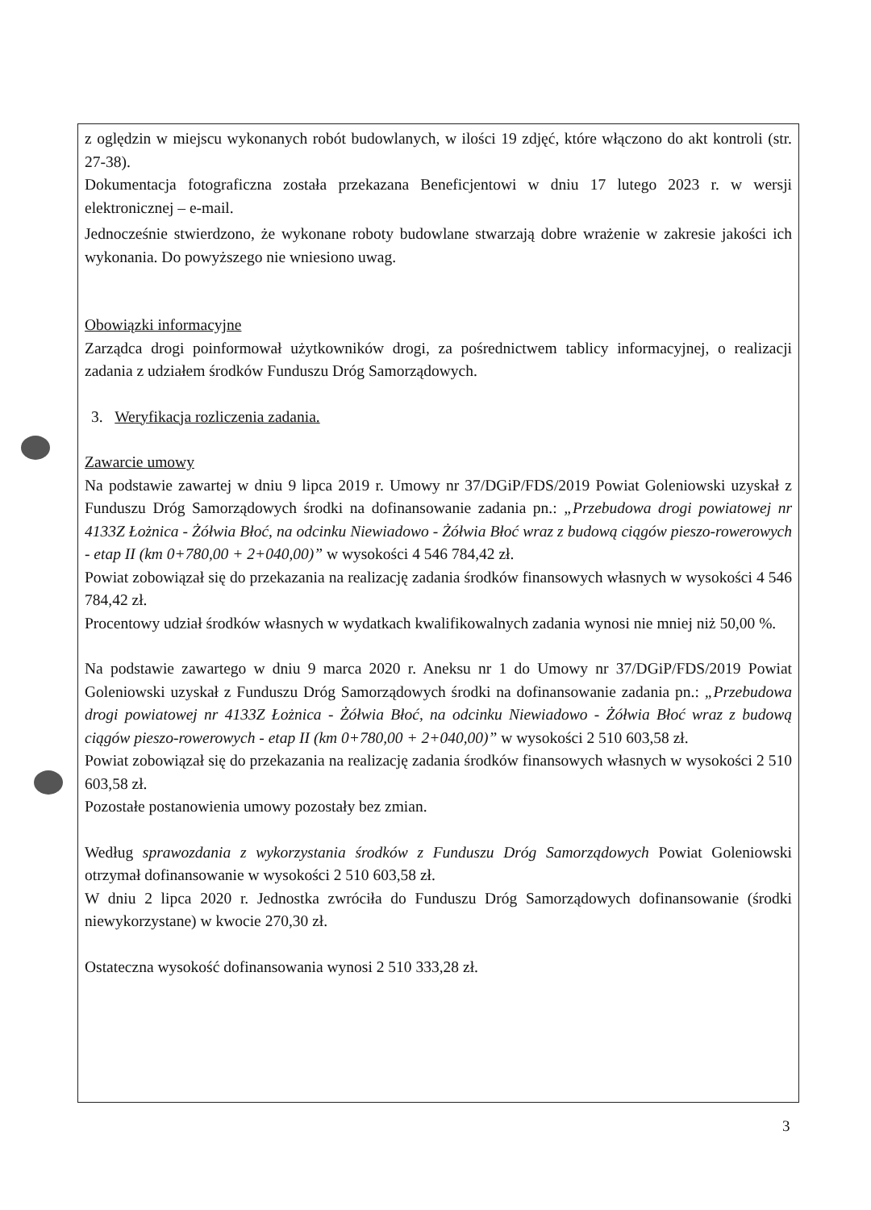z oględzin w miejscu wykonanych robót budowlanych, w ilości 19 zdjęć, które włączono do akt kontroli (str. 27-38).
Dokumentacja fotograficzna została przekazana Beneficjentowi w dniu 17 lutego 2023 r. w wersji elektronicznej – e-mail.
Jednocześnie stwierdzono, że wykonane roboty budowlane stwarzają dobre wrażenie w zakresie jakości ich wykonania. Do powyższego nie wniesiono uwag.
Obowiązki informacyjne
Zarządca drogi poinformował użytkowników drogi, za pośrednictwem tablicy informacyjnej, o realizacji zadania z udziałem środków Funduszu Dróg Samorządowych.
3. Weryfikacja rozliczenia zadania.
Zawarcie umowy
Na podstawie zawartej w dniu 9 lipca 2019 r. Umowy nr 37/DGiP/FDS/2019 Powiat Goleniowski uzyskał z Funduszu Dróg Samorządowych środki na dofinansowanie zadania pn.: „Przebudowa drogi powiatowej nr 4133Z Łożnica - Żółwia Błoć, na odcinku Niewiadowo - Żółwia Błoć wraz z budową ciągów pieszo-rowerowych - etap II (km 0+780,00 + 2+040,00)” w wysokości 4 546 784,42 zł.
Powiat zobowiązał się do przekazania na realizację zadania środków finansowych własnych w wysokości 4 546 784,42 zł.
Procentowy udział środków własnych w wydatkach kwalifikowalnych zadania wynosi nie mniej niż 50,00 %.
Na podstawie zawartego w dniu 9 marca 2020 r. Aneksu nr 1 do Umowy nr 37/DGiP/FDS/2019 Powiat Goleniowski uzyskał z Funduszu Dróg Samorządowych środki na dofinansowanie zadania pn.: „Przebudowa drogi powiatowej nr 4133Z Łożnica - Żółwia Błoć, na odcinku Niewiadowo - Żółwia Błoć wraz z budową ciągów pieszo-rowerowych - etap II (km 0+780,00 + 2+040,00)” w wysokości 2 510 603,58 zł.
Powiat zobowiązał się do przekazania na realizację zadania środków finansowych własnych w wysokości 2 510 603,58 zł.
Pozostałe postanowienia umowy pozostały bez zmian.
Według sprawozdania z wykorzystania środków z Funduszu Dróg Samorządowych Powiat Goleniowski otrzymał dofinansowanie w wysokości 2 510 603,58 zł.
W dniu 2 lipca 2020 r. Jednostka zwróciła do Funduszu Dróg Samorządowych dofinansowanie (środki niewykorzystane) w kwocie 270,30 zł.
Ostateczna wysokość dofinansowania wynosi 2 510 333,28 zł.
3